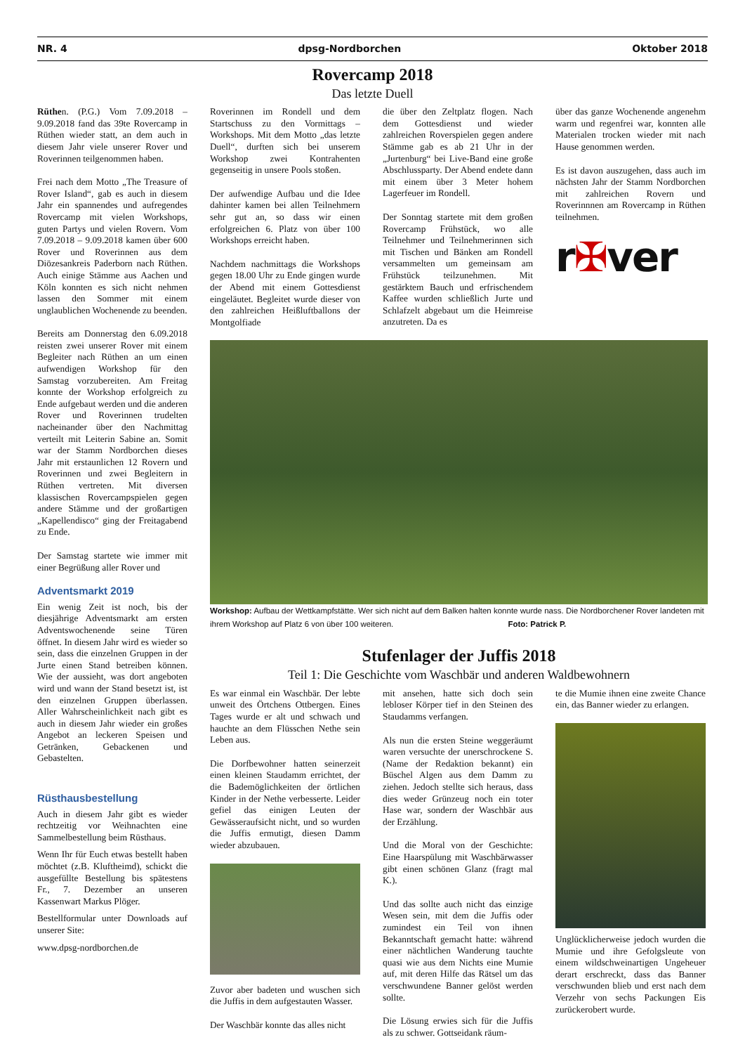NR. 4 dpsg-Nordborchen Oktober 2018
Rovercamp 2018
Das letzte Duell
Rüthen. (P.G.) Vom 7.09.2018 – 9.09.2018 fand das 39te Rovercamp in Rüthen wieder statt, an dem auch in diesem Jahr viele unserer Rover und Roverinnen teilgenommen haben.
Frei nach dem Motto „The Treasure of Rover Island“, gab es auch in diesem Jahr ein spannendes und aufregendes Rovercamp mit vielen Workshops, guten Partys und vielen Rovern. Vom 7.09.2018 – 9.09.2018 kamen über 600 Rover und Roverinnen aus dem Diözesankreis Paderborn nach Rüthen. Auch einige Stämme aus Aachen und Köln konnten es sich nicht nehmen lassen den Sommer mit einem unglaublichen Wochenende zu beenden.
Bereits am Donnerstag den 6.09.2018 reisten zwei unserer Rover mit einem Begleiter nach Rüthen an um einen aufwendigen Workshop für den Samstag vorzubereiten. Am Freitag konnte der Workshop erfolgreich zu Ende aufgebaut werden und die anderen Rover und Roverinnen trudelten nacheinander über den Nachmittag verteilt mit Leiterin Sabine an. Somit war der Stamm Nordborchen dieses Jahr mit erstaunlichen 12 Rovern und Roverinnen und zwei Begleitern in Rüthen vertreten. Mit diversen klassischen Rovercampspielen gegen andere Stämme und der großartigen „Kapellendisco“ ging der Freitagabend zu Ende.
Der Samstag startete wie immer mit einer Begrüßung aller Rover und
Adventsmarkt 2019
Ein wenig Zeit ist noch, bis der diesjährige Adventsmarkt am ersten Adventswochenende seine Türen öffnet. In diesem Jahr wird es wieder so sein, dass die einzelnen Gruppen in der Jurte einen Stand betreiben können. Wie der aussieht, was dort angeboten wird und wann der Stand besetzt ist, ist den einzelnen Gruppen überlassen. Aller Wahrscheinlichkeit nach gibt es auch in diesem Jahr wieder ein großes Angebot an leckeren Speisen und Getränken, Gebackenen und Gebastelten.
Rüsthausbestellung
Auch in diesem Jahr gibt es wieder rechtzeitig vor Weihnachten eine Sammelbestellung beim Rüsthaus.
Wenn Ihr für Euch etwas bestellt haben möchtet (z.B. Kluftheimd), schickt die ausgefüllte Bestellung bis spätestens Fr., 7. Dezember an unseren Kassenwart Markus Plöger.
Bestellformular unter Downloads auf unserer Site:
www.dpsg-nordborchen.de
Roverinnen im Rondell und dem Startschuss zu den Vormittags – Workshops. Mit dem Motto „das letzte Duell“, durften sich bei unserem Workshop zwei Kontrahenten gegenseitig in unsere Pools stoßen.
Der aufwendige Aufbau und die Idee dahinter kamen bei allen Teilnehmern sehr gut an, so dass wir einen erfolgreichen 6. Platz von über 100 Workshops erreicht haben.
Nachdem nachmittags die Workshops gegen 18.00 Uhr zu Ende gingen wurde der Abend mit einem Gottesdienst eingeläutet. Begleitet wurde dieser von den zahlreichen Heißluftballons der Montgolfiade
die über den Zeltplatz flogen. Nach dem Gottesdienst und wieder zahlreichen Roverspielen gegen andere Stämme gab es ab 21 Uhr in der „Jurtenburg“ bei Live-Band eine große Abschlussparty. Der Abend endete dann mit einem über 3 Meter hohem Lagerfeuer im Rondell.
Der Sonntag startete mit dem großen Rovercamp Frühstück, wo alle Teilnehmer und Teilnehmerinnen sich mit Tischen und Bänken am Rondell versammelten um gemeinsam am Frühstück teilzunehmen. Mit gestärktem Bauch und erfrischendem Kaffee wurden schließlich Jurte und Schlafzelt abgebaut um die Heimreise anzutreten. Da es
über das ganze Wochenende angenehm warm und regenfrei war, konnten alle Materialen trocken wieder mit nach Hause genommen werden.
Es ist davon auszugehen, dass auch im nächsten Jahr der Stamm Nordborchen mit zahlreichen Rovern und Roverinnnen am Rovercamp in Rüthen teilnehmen.
r✠ver
Workshop: Aufbau der Wettkampfstätte. Wer sich nicht auf dem Balken halten konnte wurde nass. Die Nordborchener Rover landeten mit ihrem Workshop auf Platz 6 von über 100 weiteren. Foto: Patrick P.
Stufenlager der Juffis 2018
Teil 1: Die Geschichte vom Waschbär und anderen Waldbewohnern
Es war einmal ein Waschbär. Der lebte unweit des Örtchens Ottbergen. Eines Tages wurde er alt und schwach und hauchte an dem Flüsschen Nethe sein Leben aus.
Die Dorfbewohner hatten seinerzeit einen kleinen Staudamm errichtet, der die Bademöglichkeiten der örtlichen Kinder in der Nethe verbesserte. Leider gefiel das einigen Leuten der Gewässeraufsicht nicht, und so wurden die Juffis ermutigt, diesen Damm wieder abzubauen.
Zuvor aber badeten und wuschen sich die Juffis in dem aufgestauten Wasser.
Der Waschbär konnte das alles nicht
mit ansehen, hatte sich doch sein lebloser Körper tief in den Steinen des Staudamms verfangen.
Als nun die ersten Steine weggeräumt waren versuchte der unerschrockene S. (Name der Redaktion bekannt) ein Büschel Algen aus dem Damm zu ziehen. Jedoch stellte sich heraus, dass dies weder Grünzeug noch ein toter Hase war, sondern der Waschbär aus der Erzählung.
Und die Moral von der Geschichte: Eine Haarspülung mit Waschbärwasser gibt einen schönen Glanz (fragt mal K.).
Und das sollte auch nicht das einzige Wesen sein, mit dem die Juffis oder zumindest ein Teil von ihnen Bekanntschaft gemacht hatte: während einer nächtlichen Wanderung tauchte quasi wie aus dem Nichts eine Mumie auf, mit deren Hilfe das Rätsel um das verschwundene Banner gelöst werden sollte.
Die Lösung erwies sich für die Juffis als zu schwer. Gottseidank räum-
te die Mumie ihnen eine zweite Chance ein, das Banner wieder zu erlangen.
Unglücklicherweise jedoch wurden die Mumie und ihre Gefolgsleute von einem wildschweinartigen Ungeheuer derart erschreckt, dass das Banner verschwunden blieb und erst nach dem Verzehr von sechs Packungen Eis zurückerobert wurde.